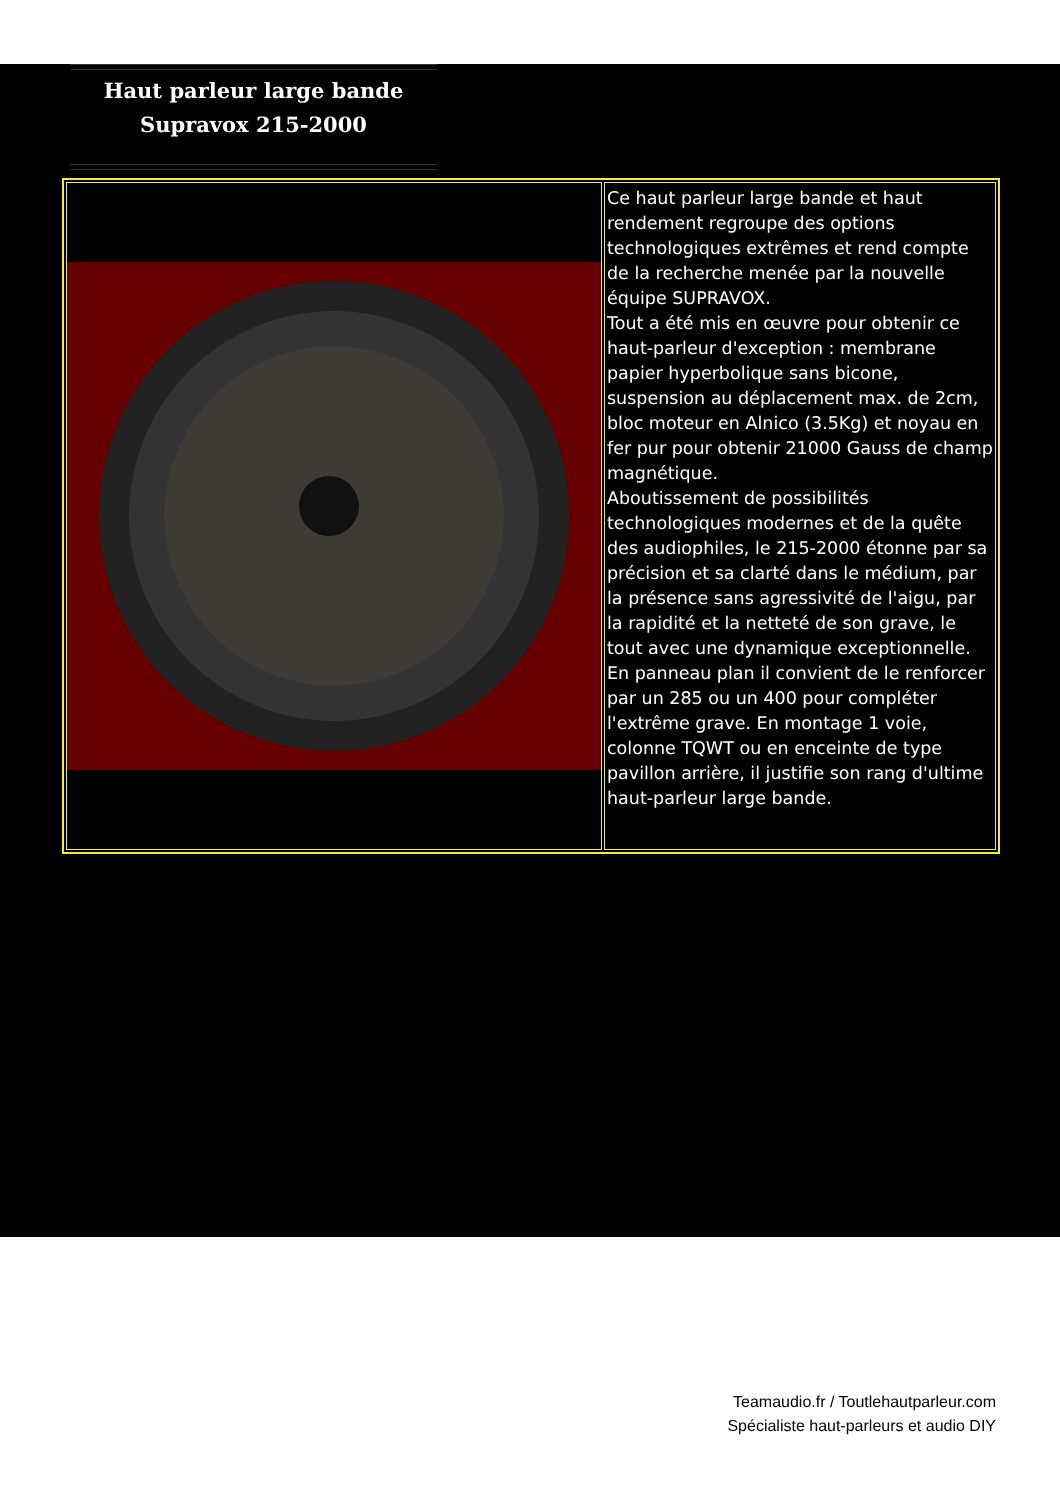Haut parleur large bande
Supravox 215-2000
Ce haut parleur large bande et haut rendement regroupe des options technologiques extrêmes et rend compte de la recherche menée par la nouvelle équipe SUPRAVOX.
Tout a été mis en œuvre pour obtenir ce haut-parleur d'exception : membrane papier hyperbolique sans bicone, suspension au déplacement max. de 2cm, bloc moteur en Alnico (3.5Kg) et noyau en fer pur pour obtenir 21000 Gauss de champ magnétique.
Aboutissement de possibilités technologiques modernes et de la quête des audiophiles, le 215-2000 étonne par sa précision et sa clarté dans le médium, par la présence sans agressivité de l'aigu, par la rapidité et la netteté de son grave, le tout avec une dynamique exceptionnelle.
En panneau plan il convient de le renforcer par un 285 ou un 400 pour compléter l'extrême grave. En montage 1 voie, colonne TQWT ou en enceinte de type pavillon arrière, il justifie son rang d'ultime haut-parleur large bande.
Teamaudio.fr / Toutlehautparleur.com
Spécialiste haut-parleurs et audio DIY